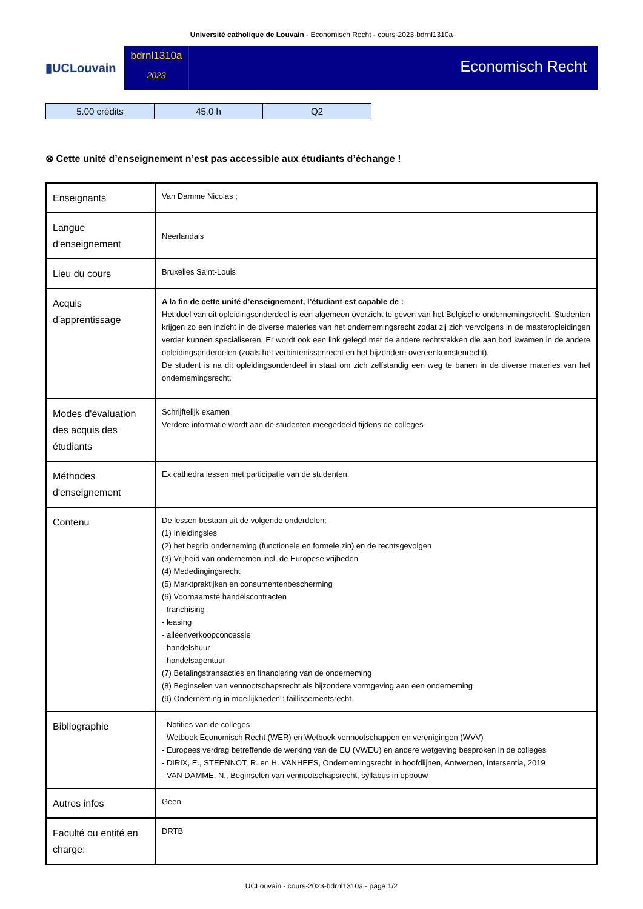Université catholique de Louvain - Economisch Recht - cours-2023-bdrnl1310a
▮UCLouvain
bdrnl1310a
2023
Economisch Recht
| 5.00 crédits | 45.0 h | Q2 |
⊗ Cette unité d’enseignement n’est pas accessible aux étudiants d’échange !
| Enseignants | Van Damme Nicolas ; |
| Langue d'enseignement | Neerlandais |
| Lieu du cours | Bruxelles Saint-Louis |
| Acquis d'apprentissage | A la fin de cette unité d’enseignement, l’étudiant est capable de : Het doel van dit opleidingsonderdeel is een algemeen overzicht te geven van het Belgische ondernemingsrecht. Studenten krijgen zo een inzicht in de diverse materies van het ondernemingsrecht zodat zij zich vervolgens in de masteropleidingen verder kunnen specialiseren. Er wordt ook een link gelegd met de andere rechtstakken die aan bod kwamen in de andere opleidingsonderdelen (zoals het verbintenissenrecht en het bijzondere overeenkomstenrecht). De student is na dit opleidingsonderdeel in staat om zich zelfstandig een weg te banen in de diverse materies van het ondernemingsrecht. |
| Modes d'évaluation des acquis des étudiants | Schrijftelijk examen Verdere informatie wordt aan de studenten meegedeeld tijdens de colleges |
| Méthodes d'enseignement | Ex cathedra lessen met participatie van de studenten. |
| Contenu | De lessen bestaan uit de volgende onderdelen: (1) Inleidingsles (2) het begrip onderneming (functionele en formele zin) en de rechtsgevolgen (3) Vrijheid van ondernemen incl. de Europese vrijheden (4) Mededingingsrecht (5) Marktpraktijken en consumentenbescherming (6) Voornaamste handelscontracten - franchising - leasing - alleenverkoopconcessie - handelshuur - handelsagentuur (7) Betalingstransacties en financiering van de onderneming (8) Beginselen van vennootschapsrecht als bijzondere vormgeving aan een onderneming (9) Onderneming in moeilijkheden : faillissementsrecht |
| Bibliographie | - Notities van de colleges - Wetboek Economisch Recht (WER) en Wetboek vennootschappen en verenigingen (WVV) - Europees verdrag betreffende de werking van de EU (VWEU) en andere wetgeving besproken in de colleges - DIRIX, E., STEENNOT, R. en H. VANHEES, Ondernemingsrecht in hoofdlijnen, Antwerpen, Intersentia, 2019 - VAN DAMME, N., Beginselen van vennootschapsrecht, syllabus in opbouw |
| Autres infos | Geen |
| Faculté ou entité en charge: | DRTB |
UCLouvain - cours-2023-bdrnl1310a - page 1/2